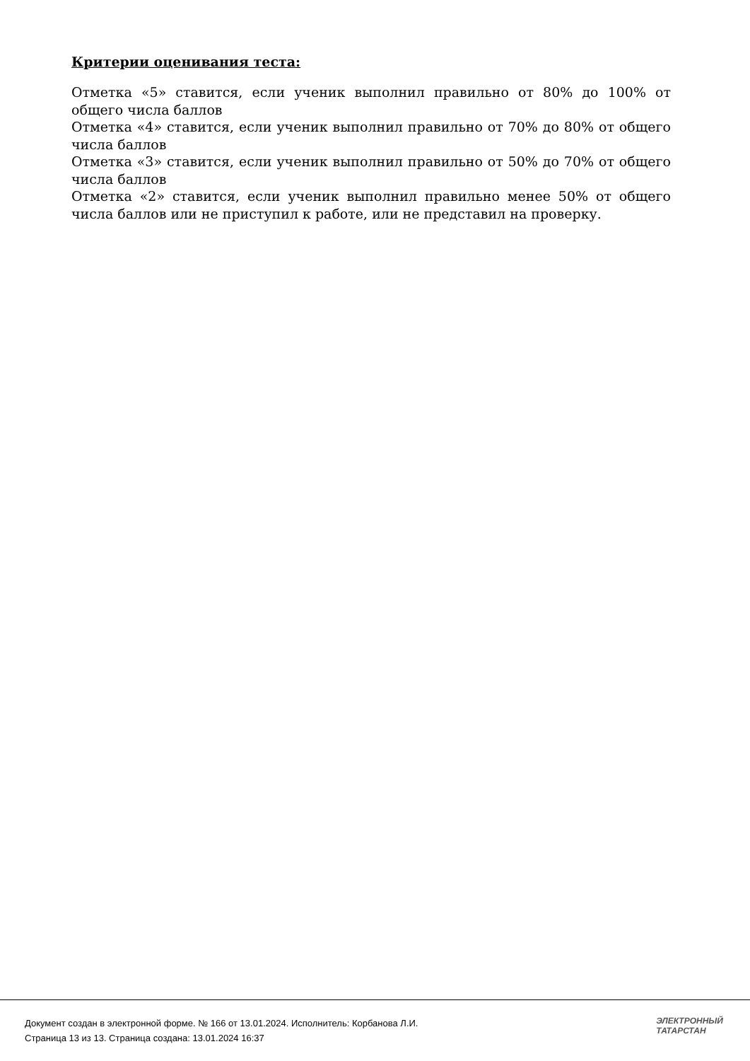Критерии оценивания теста:
Отметка «5» ставится, если ученик выполнил правильно от 80% до 100% от общего числа баллов
Отметка «4» ставится, если ученик выполнил правильно от 70% до 80% от общего числа баллов
Отметка «3» ставится, если ученик выполнил правильно от 50% до 70% от общего числа баллов
Отметка «2» ставится, если ученик выполнил правильно менее 50% от общего числа баллов или не приступил к работе, или не представил на проверку.
Документ создан в электронной форме. № 166 от 13.01.2024. Исполнитель: Корбанова Л.И.
Страница 13 из 13. Страница создана: 13.01.2024 16:37
ЭЛЕКТРОННЫЙ
ТАТАРСТАН